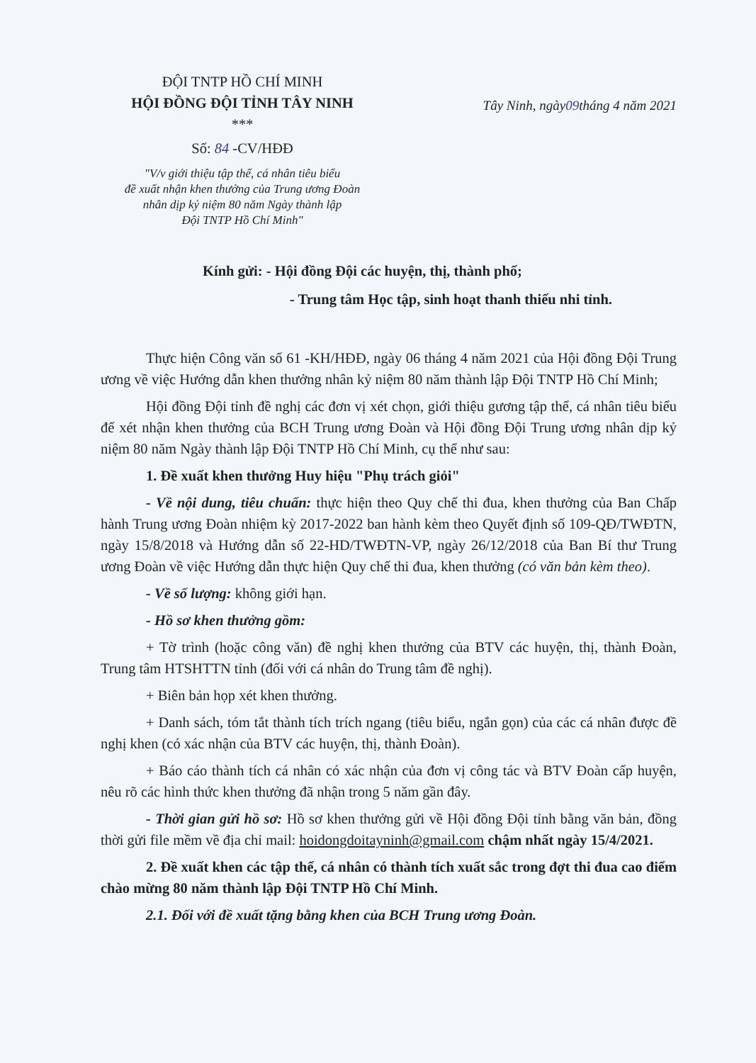ĐỘI TNTP HỒ CHÍ MINH
HỘI ĐỒNG ĐỘI TỈNH TÂY NINH
***
Số: 84 -CV/HĐĐ
"V/v giới thiệu tập thể, cá nhân tiêu biểu
đề xuất nhận khen thưởng của Trung ương Đoàn
nhân dịp kỷ niệm 80 năm Ngày thành lập
Đội TNTP Hồ Chí Minh"
Tây Ninh, ngày09tháng 4 năm 2021
Kính gửi: - Hội đồng Đội các huyện, thị, thành phố;
- Trung tâm Học tập, sinh hoạt thanh thiếu nhi tỉnh.
Thực hiện Công văn số 61 -KH/HĐĐ, ngày 06 tháng 4 năm 2021 của Hội đồng Đội Trung ương về việc Hướng dẫn khen thưởng nhân kỷ niệm 80 năm thành lập Đội TNTP Hồ Chí Minh;
Hội đồng Đội tỉnh đề nghị các đơn vị xét chọn, giới thiệu gương tập thể, cá nhân tiêu biểu để xét nhận khen thưởng của BCH Trung ương Đoàn và Hội đồng Đội Trung ương nhân dịp kỷ niệm 80 năm Ngày thành lập Đội TNTP Hồ Chí Minh, cụ thể như sau:
1. Đề xuất khen thưởng Huy hiệu "Phụ trách giỏi"
- Về nội dung, tiêu chuẩn: thực hiện theo Quy chế thi đua, khen thưởng của Ban Chấp hành Trung ương Đoàn nhiệm kỳ 2017-2022 ban hành kèm theo Quyết định số 109-QĐ/TWĐTN, ngày 15/8/2018 và Hướng dẫn số 22-HD/TWĐTN-VP, ngày 26/12/2018 của Ban Bí thư Trung ương Đoàn về việc Hướng dẫn thực hiện Quy chế thi đua, khen thưởng (có văn bản kèm theo).
- Về số lượng: không giới hạn.
- Hồ sơ khen thưởng gồm:
+ Tờ trình (hoặc công văn) đề nghị khen thưởng của BTV các huyện, thị, thành Đoàn, Trung tâm HTSHTTN tỉnh (đối với cá nhân do Trung tâm đề nghị).
+ Biên bản họp xét khen thưởng.
+ Danh sách, tóm tắt thành tích trích ngang (tiêu biểu, ngắn gọn) của các cá nhân được đề nghị khen (có xác nhận của BTV các huyện, thị, thành Đoàn).
+ Báo cáo thành tích cá nhân có xác nhận của đơn vị công tác và BTV Đoàn cấp huyện, nêu rõ các hình thức khen thưởng đã nhận trong 5 năm gần đây.
- Thời gian gửi hồ sơ: Hồ sơ khen thưởng gửi về Hội đồng Đội tỉnh bằng văn bản, đồng thời gửi file mềm về địa chỉ mail: hoidongdoitayninh@gmail.com chậm nhất ngày 15/4/2021.
2. Đề xuất khen các tập thể, cá nhân có thành tích xuất sắc trong đợt thi đua cao điểm chào mừng 80 năm thành lập Đội TNTP Hồ Chí Minh.
2.1. Đối với đề xuất tặng bằng khen của BCH Trung ương Đoàn.